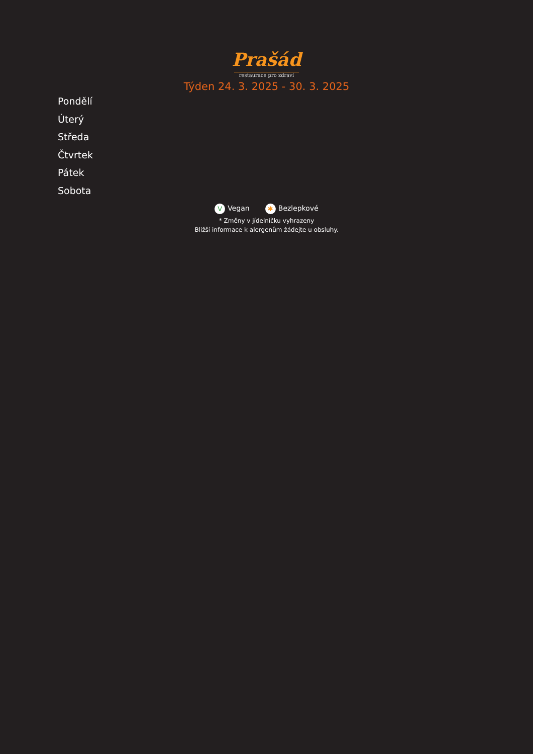Prašád
restaurace pro zdraví
Týden 24. 3. 2025 - 30. 3. 2025
Pondělí
Úterý
Středa
Čtvrtek
Pátek
Sobota
V Vegan ✱ Bezlepkové
* Změny v jídelníčku vyhrazeny
Bližší informace k alergenům žádejte u obsluhy.